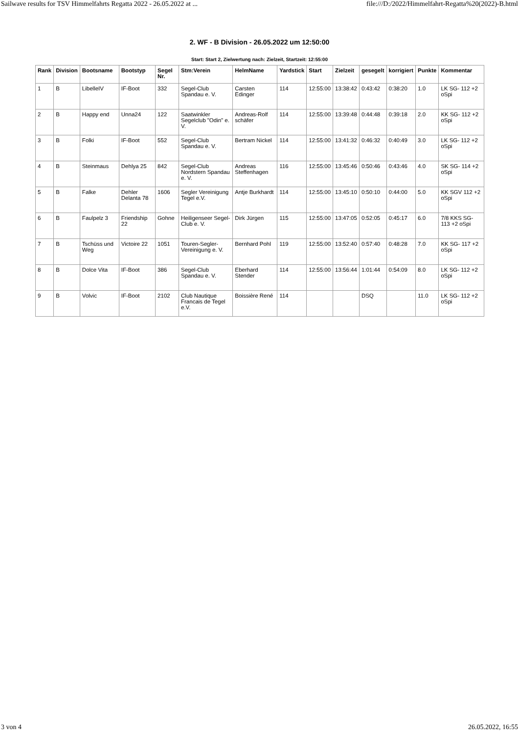Sailwave results for TSV Himmelfahrts Regatta 2022 - 26.05.2022 at ... file:///D:/2022/Himmelfahrt-Regatta%20(2022)-B.html
2. WF - B Division - 26.05.2022 um 12:50:00
Start: Start 2, Zielwertung nach: Zielzeit, Startzeit: 12:55:00
| Rank | Division | Bootsname | Bootstyp | Segel Nr. | Stm:Verein | HelmName | Yardstick | Start | Zielzeit | gesegelt | korrigiert | Punkte | Kommentar |
| --- | --- | --- | --- | --- | --- | --- | --- | --- | --- | --- | --- | --- | --- |
| 1 | B | LibelleIV | IF-Boot | 332 | Segel-Club Spandau e. V. | Carsten Edinger | 114 | 12:55:00 | 13:38:42 | 0:43:42 | 0:38:20 | 1.0 | LK SG- 112 +2 oSpi |
| 2 | B | Happy end | Unna24 | 122 | Saatwinkler Segelclub "Odin" e. V. | Andreas-Rolf schäfer | 114 | 12:55:00 | 13:39:48 | 0:44:48 | 0:39:18 | 2.0 | KK SG- 112 +2 oSpi |
| 3 | B | Folki | IF-Boot | 552 | Segel-Club Spandau e. V. | Bertram Nickel | 114 | 12:55:00 | 13:41:32 | 0:46:32 | 0:40:49 | 3.0 | LK SG- 112 +2 oSpi |
| 4 | B | Steinmaus | Dehlya 25 | 842 | Segel-Club Nordstern Spandau e. V. | Andreas Steffenhagen | 116 | 12:55:00 | 13:45:46 | 0:50:46 | 0:43:46 | 4.0 | SK SG- 114 +2 oSpi |
| 5 | B | Falke | Dehler Delanta 78 | 1606 | Segler Vereinigung Tegel e.V. | Antje Burkhardt | 114 | 12:55:00 | 13:45:10 | 0:50:10 | 0:44:00 | 5.0 | KK SGV 112 +2 oSpi |
| 6 | B | Faulpelz 3 | Friendship 22 | Gohne | Heiligenseer Segel-Club e. V. | Dirk Jürgen | 115 | 12:55:00 | 13:47:05 | 0:52:05 | 0:45:17 | 6.0 | 7/8 KKS SG- 113 +2 oSpi |
| 7 | B | Tschüss und Weg | Victoire 22 | 1051 | Touren-Segler-Vereinigung e. V. | Bernhard Pohl | 119 | 12:55:00 | 13:52:40 | 0:57:40 | 0:48:28 | 7.0 | KK SG- 117 +2 oSpi |
| 8 | B | Dolce Vita | IF-Boot | 386 | Segel-Club Spandau e. V. | Eberhard Stender | 114 | 12:55:00 | 13:56:44 | 1:01:44 | 0:54:09 | 8.0 | LK SG- 112 +2 oSpi |
| 9 | B | Volvic | IF-Boot | 2102 | Club Nautique Francais de Tegel e.V. | Boissière René | 114 | | | DSQ | | 11.0 | LK SG- 112 +2 oSpi |
3 von 4 26.05.2022, 16:55